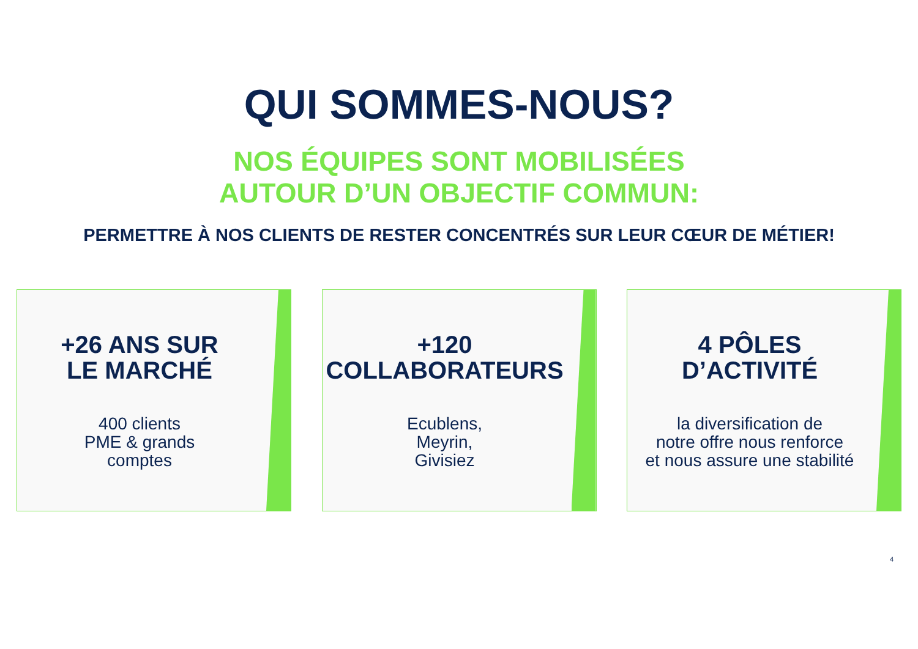QUI SOMMES-NOUS?
NOS ÉQUIPES SONT MOBILISÉES
AUTOUR D’UN OBJECTIF COMMUN:
PERMETTRE À NOS CLIENTS DE RESTER CONCENTRÉS SUR LEUR CŒUR DE MÉTIER!
+26 ANS SUR
LE MARCHÉ
400 clients
PME & grands
comptes
+120
COLLABORATEURS
Ecublens,
Meyrin,
Givisiez
4 PÔLES
D’ACTIVITÉ
la diversification de
notre offre nous renforce
et nous assure une stabilité
4